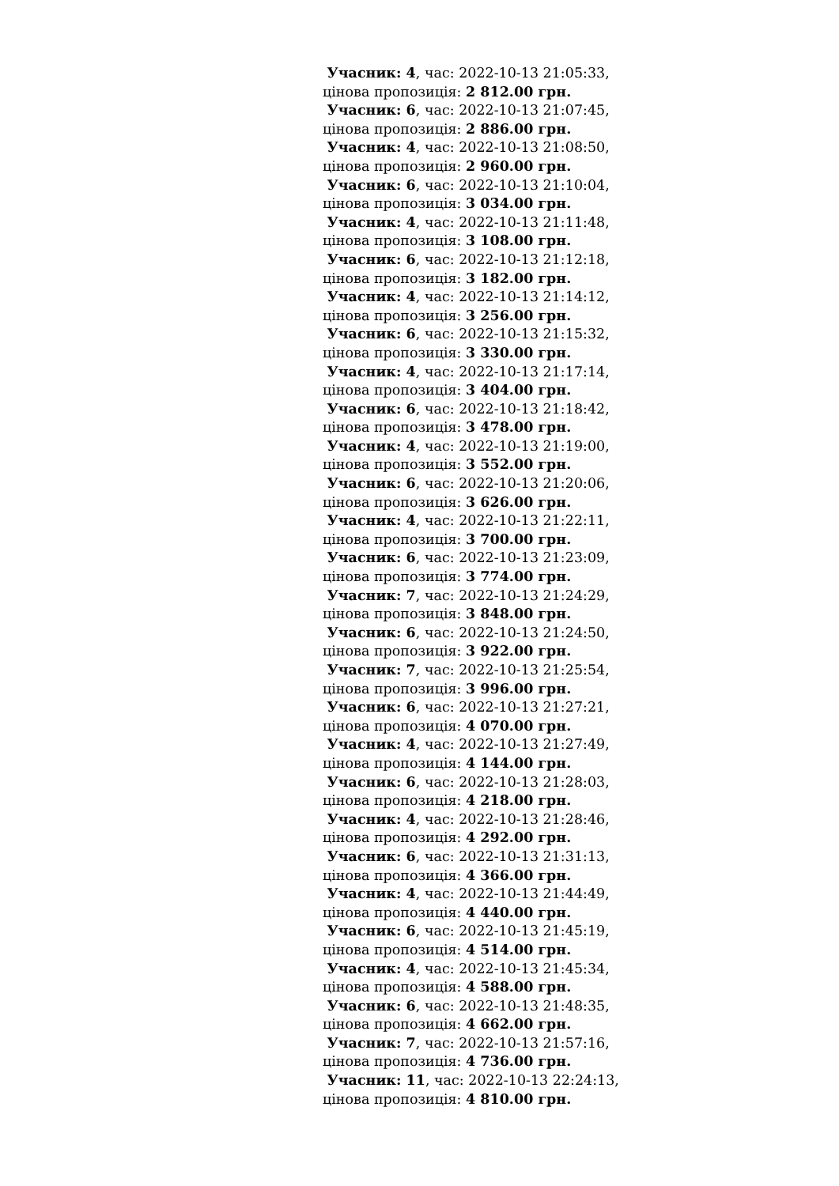Учасник: 4, час: 2022-10-13 21:05:33,
цінова пропозиція: 2 812.00 грн.
Учасник: 6, час: 2022-10-13 21:07:45,
цінова пропозиція: 2 886.00 грн.
Учасник: 4, час: 2022-10-13 21:08:50,
цінова пропозиція: 2 960.00 грн.
Учасник: 6, час: 2022-10-13 21:10:04,
цінова пропозиція: 3 034.00 грн.
Учасник: 4, час: 2022-10-13 21:11:48,
цінова пропозиція: 3 108.00 грн.
Учасник: 6, час: 2022-10-13 21:12:18,
цінова пропозиція: 3 182.00 грн.
Учасник: 4, час: 2022-10-13 21:14:12,
цінова пропозиція: 3 256.00 грн.
Учасник: 6, час: 2022-10-13 21:15:32,
цінова пропозиція: 3 330.00 грн.
Учасник: 4, час: 2022-10-13 21:17:14,
цінова пропозиція: 3 404.00 грн.
Учасник: 6, час: 2022-10-13 21:18:42,
цінова пропозиція: 3 478.00 грн.
Учасник: 4, час: 2022-10-13 21:19:00,
цінова пропозиція: 3 552.00 грн.
Учасник: 6, час: 2022-10-13 21:20:06,
цінова пропозиція: 3 626.00 грн.
Учасник: 4, час: 2022-10-13 21:22:11,
цінова пропозиція: 3 700.00 грн.
Учасник: 6, час: 2022-10-13 21:23:09,
цінова пропозиція: 3 774.00 грн.
Учасник: 7, час: 2022-10-13 21:24:29,
цінова пропозиція: 3 848.00 грн.
Учасник: 6, час: 2022-10-13 21:24:50,
цінова пропозиція: 3 922.00 грн.
Учасник: 7, час: 2022-10-13 21:25:54,
цінова пропозиція: 3 996.00 грн.
Учасник: 6, час: 2022-10-13 21:27:21,
цінова пропозиція: 4 070.00 грн.
Учасник: 4, час: 2022-10-13 21:27:49,
цінова пропозиція: 4 144.00 грн.
Учасник: 6, час: 2022-10-13 21:28:03,
цінова пропозиція: 4 218.00 грн.
Учасник: 4, час: 2022-10-13 21:28:46,
цінова пропозиція: 4 292.00 грн.
Учасник: 6, час: 2022-10-13 21:31:13,
цінова пропозиція: 4 366.00 грн.
Учасник: 4, час: 2022-10-13 21:44:49,
цінова пропозиція: 4 440.00 грн.
Учасник: 6, час: 2022-10-13 21:45:19,
цінова пропозиція: 4 514.00 грн.
Учасник: 4, час: 2022-10-13 21:45:34,
цінова пропозиція: 4 588.00 грн.
Учасник: 6, час: 2022-10-13 21:48:35,
цінова пропозиція: 4 662.00 грн.
Учасник: 7, час: 2022-10-13 21:57:16,
цінова пропозиція: 4 736.00 грн.
Учасник: 11, час: 2022-10-13 22:24:13,
цінова пропозиція: 4 810.00 грн.